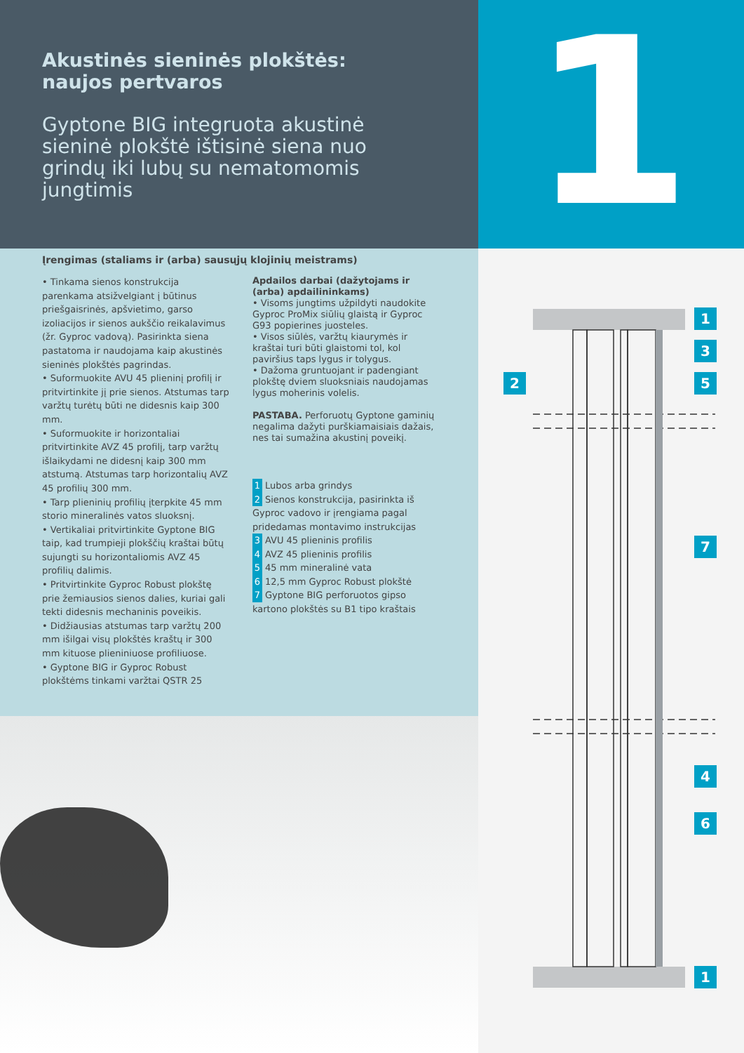Akustinės sieninės plokštės:
naujos pertvaros
Gyptone BIG integruota akustinė sieninė plokštė ištisinė siena nuo grindų iki lubų su nematomomis jungtimis
1
Įrengimas (staliams ir (arba) sausųjų klojinių meistrams)
• Tinkama sienos konstrukcija parenkama atsižvelgiant į būtinus priešgaisrinės, apšvietimo, garso izoliacijos ir sienos aukščio reikalavimus (žr. Gyproc vadovą). Pasirinkta siena pastatoma ir naudojama kaip akustinės sieninės plokštės pagrindas.
• Suformuokite AVU 45 plieninį profilį ir pritvirtinkite jį prie sienos. Atstumas tarp varžtų turėtų būti ne didesnis kaip 300 mm.
• Suformuokite ir horizontaliai pritvirtinkite AVZ 45 profilį, tarp varžtų išlaikydami ne didesnį kaip 300 mm atstumą. Atstumas tarp horizontalių AVZ 45 profilių 300 mm.
• Tarp plieninių profilių įterpkite 45 mm storio mineralinės vatos sluoksnį.
• Vertikaliai pritvirtinkite Gyptone BIG taip, kad trumpieji plokščių kraštai būtų sujungti su horizontaliomis AVZ 45 profilių dalimis.
• Pritvirtinkite Gyproc Robust plokštę prie žemiausios sienos dalies, kuriai gali tekti didesnis mechaninis poveikis.
• Didžiausias atstumas tarp varžtų 200 mm išilgai visų plokštės kraštų ir 300 mm kituose plieniniuose profiliuose.
• Gyptone BIG ir Gyproc Robust plokštėms tinkami varžtai QSTR 25
Apdailos darbai (dažytojams ir (arba) apdailininkams)
• Visoms jungtims užpildyti naudokite Gyproc ProMix siūlių glaistą ir Gyproc G93 popierines juosteles.
• Visos siūlės, varžtų kiaurymės ir kraštai turi būti glaistomi tol, kol paviršius taps lygus ir tolygus.
• Dažoma gruntuojant ir padengiant plokštę dviem sluoksniais naudojamas lygus moherinis volelis.
PASTABA. Perforuotų Gyptone gaminių negalima dažyti purškiamaisiais dažais, nes tai sumažina akustinį poveikį.
1 Lubos arba grindys
2 Sienos konstrukcija, pasirinkta iš Gyproc vadovo ir įrengiama pagal pridedamas montavimo instrukcijas
3 AVU 45 plieninis profilis
4 AVZ 45 plieninis profilis
5 45 mm mineralinė vata
6 12,5 mm Gyproc Robust plokštė
7 Gyptone BIG perforuotos gipso kartono plokštės su B1 tipo kraštais
1
3
2 5
7
4
6
1